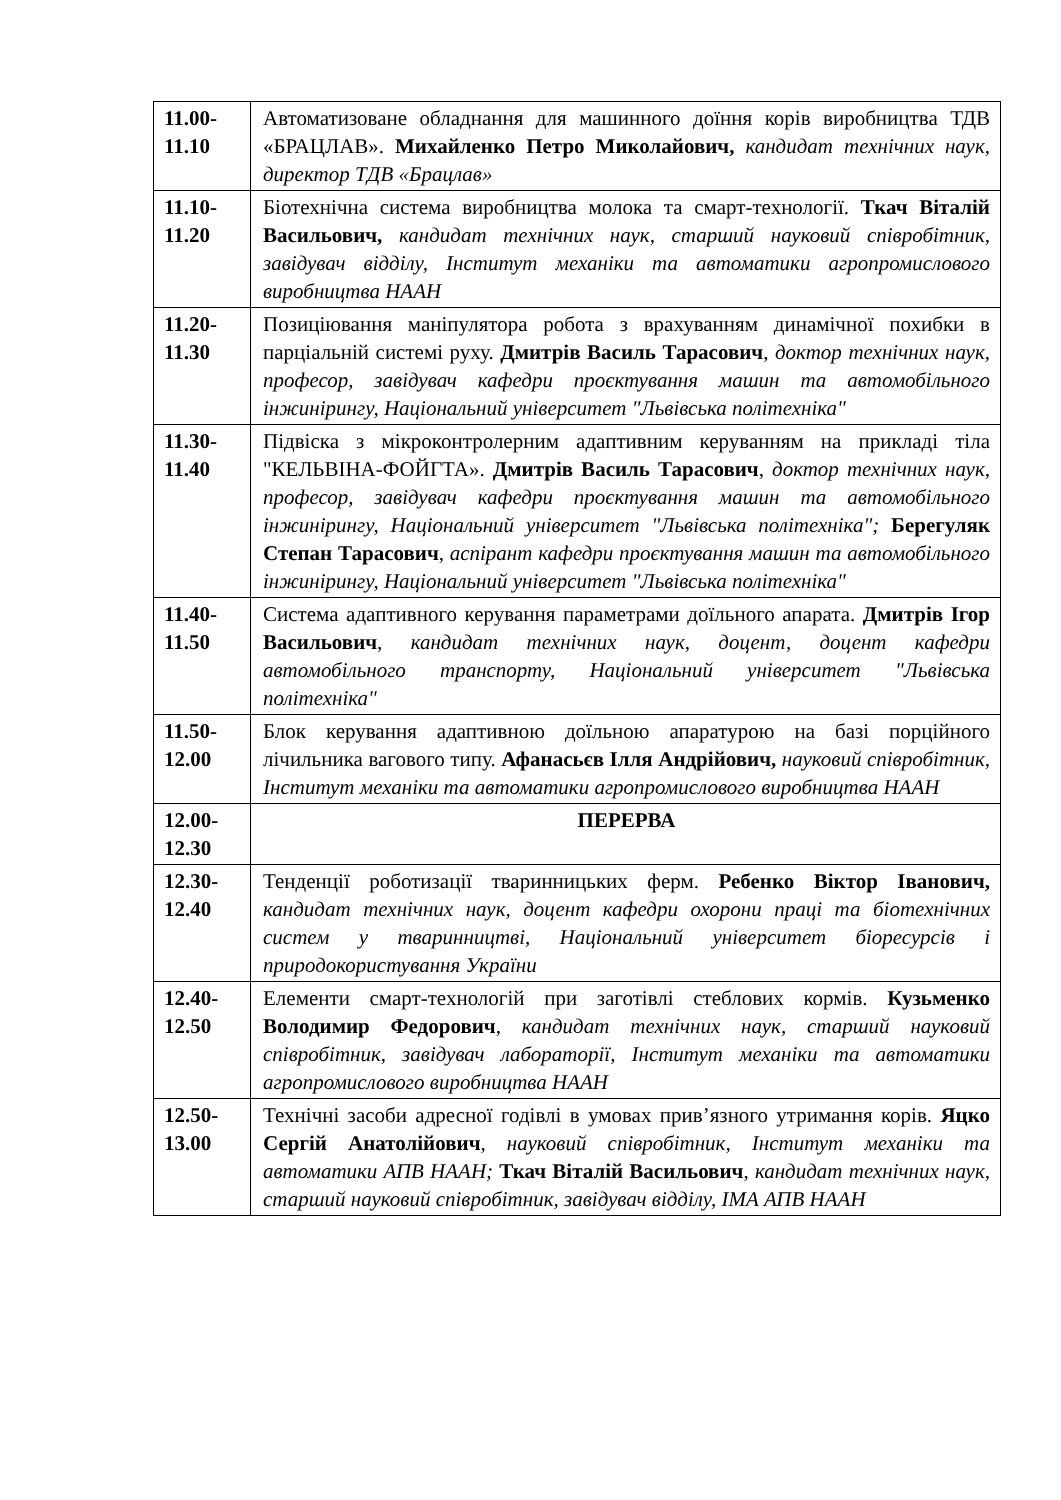| 11.00- 11.10 | Автоматизоване обладнання для машинного доїння корів виробництва ТДВ «БРАЦЛАВ». Михайленко Петро Миколайович, кандидат технічних наук, директор ТДВ «Брацлав» |
| 11.10- 11.20 | Біотехнічна система виробництва молока та смарт-технології. Ткач Віталій Васильович, кандидат технічних наук, старший науковий співробітник, завідувач відділу, Інститут механіки та автоматики агропромислового виробництва НААН |
| 11.20- 11.30 | Позиціювання маніпулятора робота з врахуванням динамічної похибки в парціальній системі руху. Дмитрів Василь Тарасович , доктор технічних наук, професор, завідувач кафедри проєктування машин та автомобільного інжинірингу, Національний університет "Львівська політехніка" |
| 11.30- 11.40 | Підвіска з мікроконтролерним адаптивним керуванням на прикладі тіла "КЕЛЬВІНА-ФОЙГТА». Дмитрів Василь Тарасович , доктор технічних наук, професор, завідувач кафедри проєктування машин та автомобільного інжинірингу, Національний університет "Львівська політехніка"; Берегуляк Степан Тарасович , аспірант кафедри проєктування машин та автомобільного інжинірингу, Національний університет "Львівська політехніка" |
| 11.40- 11.50 | Система адаптивного керування параметрами доїльного апарата. Дмитрів Ігор Васильович , кандидат технічних наук, доцент, доцент кафедри автомобільного транспорту, Національний університет "Львівська політехніка" |
| 11.50- 12.00 | Блок керування адаптивною доїльною апаратурою на базі порційного лічильника вагового типу. Афанасьєв Ілля Андрійович, науковий співробітник, Інститут механіки та автоматики агропромислового виробництва НААН |
| 12.00- 12.30 | ПЕРЕРВА |
| 12.30- 12.40 | Тенденції роботизації тваринницьких ферм. Ребенко Віктор Іванович, кандидат технічних наук, доцент кафедри охорони праці та біотехнічних систем у тваринництві, Національний університет біоресурсів і природокористування України |
| 12.40- 12.50 | Елементи смарт-технологій при заготівлі стеблових кормів. Кузьменко Володимир Федорович , кандидат технічних наук, старший науковий співробітник, завідувач лабораторії, Інститут механіки та автоматики агропромислового виробництва НААН |
| 12.50- 13.00 | Технічні засоби адресної годівлі в умовах прив’язного утримання корів. Яцко Сергій Анатолійович , науковий співробітник, Інститут механіки та автоматики АПВ НААН; Ткач Віталій Васильович , кандидат технічних наук, старший науковий співробітник, завідувач відділу, ІМА АПВ НААН |